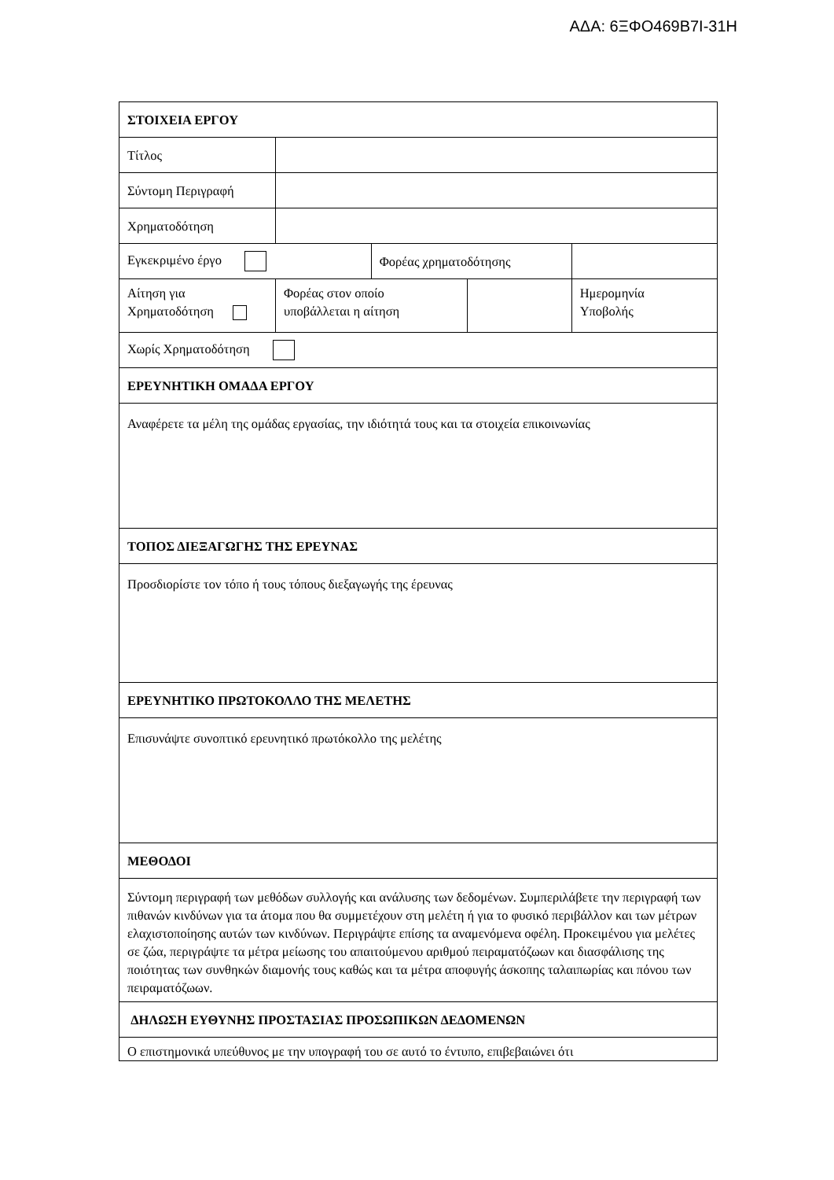ΑΔΑ: 6ΞΦΟ469Β7Ι-31Η
| ΣΤΟΙΧΕΙΑ ΕΡΓΟΥ | | | | | |
| Τίτλος | | | | | |
| Σύντομη Περιγραφή | | | | | |
| Χρηματοδότηση | | | | | |
| Εγκεκριμένο έργο | | Φορέας χρηματοδότησης | | | |
| Αίτηση για Χρηματοδότηση | Φορέας στον οποίο υποβάλλεται η αίτηση | | | Ημερομηνία Υποβολής | |
| Χωρίς Χρηματοδότηση | | | | | |
| ΕΡΕΥΝΗΤΙΚΗ ΟΜΑΔΑ ΕΡΓΟΥ | | | | | |
| Αναφέρετε τα μέλη της ομάδας εργασίας, την ιδιότητά τους και τα στοιχεία επικοινωνίας | | | | | |
| ΤΟΠΟΣ ΔΙΕΞΑΓΩΓΗΣ ΤΗΣ ΕΡΕΥΝΑΣ | | | | | |
| Προσδιορίστε τον τόπο ή τους τόπους διεξαγωγής της έρευνας | | | | | |
| ΕΡΕΥΝΗΤΙΚΟ ΠΡΩΤΟΚΟΛΛΟ ΤΗΣ ΜΕΛΕΤΗΣ | | | | | |
| Επισυνάψτε συνοπτικό ερευνητικό πρωτόκολλο της μελέτης | | | | | |
| ΜΕΘΟΔΟΙ | | | | | |
| Σύντομη περιγραφή των μεθόδων συλλογής και ανάλυσης των δεδομένων. Συμπεριλάβετε την περιγραφή των πιθανών κινδύνων για τα άτομα που θα συμμετέχουν στη μελέτη ή για το φυσικό περιβάλλον και των μέτρων ελαχιστοποίησης αυτών των κινδύνων. Περιγράψτε επίσης τα αναμενόμενα οφέλη. Προκειμένου για μελέτες σε ζώα, περιγράψτε τα μέτρα μείωσης του απαιτούμενου αριθμού πειραματόζωων και διασφάλισης της ποιότητας των συνθηκών διαμονής τους καθώς και τα μέτρα αποφυγής άσκοπης ταλαιπωρίας και πόνου των πειραματόζωων. | | | | | |
| ΔΗΛΩΣΗ ΕΥΘΥΝΗΣ ΠΡΟΣΤΑΣΙΑΣ ΠΡΟΣΩΠΙΚΩΝ ΔΕΔΟΜΕΝΩΝ | | | | | |
| Ο επιστημονικά υπεύθυνος με την υπογραφή του σε αυτό το έντυπο, επιβεβαιώνει ότι | | | | | |